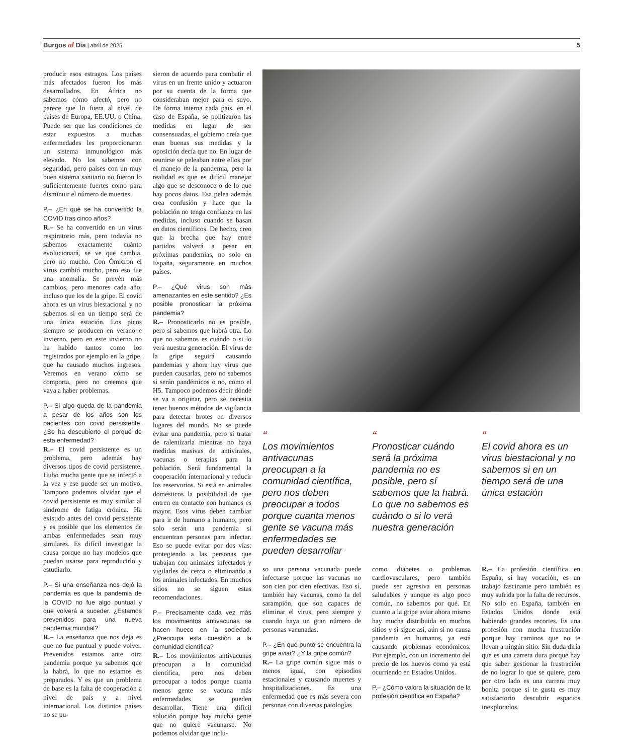Burgos al Día | abril de 2025 5
producir esos estragos. Los países más afectados fueron los más desarrollados. En África no sabemos cómo afectó, pero no parece que lo fuera al nivel de países de Europa, EE.UU. o China. Puede ser que las condiciones de estar expuestos a muchas enfermedades les proporcionaran un sistema inmunológico más elevado. No los sabemos con seguridad, pero países con un muy buen sistema sanitario no fueron lo suficientemente fuertes como para disminuir el número de muertes.
P.– ¿En qué se ha convertido la COVID tras cinco años?
R.– Se ha convertido en un virus respiratorio más, pero todavía no sabemos exactamente cuánto evolucionará, se ve que cambia, pero no mucho. Con Ómicron el virus cambió mucho, pero eso fue una anomalía. Se prevén más cambios, pero menores cada año, incluso que los de la gripe. El covid ahora es un virus biestacional y no sabemos si en un tiempo será de una única estación. Los picos siempre se producen en verano e invierno, pero en este invierno no ha habido tantos como los registrados por ejemplo en la gripe, que ha causado muchos ingresos. Veremos en verano cómo se comporta, pero no creemos que vaya a haber problemas.
P.– Si algo queda de la pandemia a pesar de los años son los pacientes con covid persistente. ¿Se ha descubierto el porqué de esta enfermedad?
R.– El covid persistente es un problema, pero además hay diversos tipos de covid persistente. Hubo mucha gente que se infectó a la vez y ese puede ser un motivo. Tampoco podemos olvidar que el covid persistente es muy similar al síndrome de fatiga crónica. Ha existido antes del covid persistente y es posible que los elementos de ambas enfermedades sean muy similares. Es difícil investigar la causa porque no hay modelos que puedan usarse para reproducirlo y estudiarlo.
P.– Si una enseñanza nos dejó la pandemia es que la pandemia de la COVID no fue algo puntual y que volverá a suceder. ¿Estamos prevenidos para una nueva pandemia mundial?
R.– La enseñanza que nos deja es que no fue puntual y puede volver. Prevenidos estamos ante otra pandemia porque ya sabemos que la habrá, lo que no estamos es preparados. Y es que un problema de base es la falta de cooperación a nivel de país y a nivel internacional. Los distintos países no se pu-
sieron de acuerdo para combatir el virus en un frente unido y actuaron por su cuenta de la forma que consideraban mejor para el suyo. De forma interna cada país, en el caso de España, se politizaron las medidas en lugar de ser consensuadas, el gobierno creía que eran buenas sus medidas y la oposición decía que no. En lugar de reunirse se peleaban entre ellos por el manejo de la pandemia, pero la realidad es que es difícil manejar algo que se desconoce o de lo que hay pocos datos. Esa pelea además crea confusión y hace que la población no tenga confianza en las medidas, incluso cuando se basan en datos científicos. De hecho, creo que la brecha que hay entre partidos volverá a pesar en próximas pandemias, no solo en España, seguramente en muchos países.
P.– ¿Qué virus son más amenazantes en este sentido? ¿Es posible pronosticar la próxima pandemia?
R.– Pronosticarlo no es posible, pero sí sabemos que habrá otra. Lo que no sabemos es cuándo o si lo verá nuestra generación. El virus de la gripe seguirá causando pandemias y ahora hay virus que pueden causarlas, pero no sabemos si serán pandémicos o no, como el H5. Tampoco podemos decir dónde se va a originar, pero se necesita tener buenos métodos de vigilancia para detectar brotes en diversos lugares del mundo. No se puede evitar una pandemia, pero sí tratar de ralentizarla mientras no haya medidas masivas de antivirales, vacunas o terapias para la población. Será fundamental la cooperación internacional y reducir los reservorios. Si está en animales domésticos la posibilidad de que entren en contacto con humanos es mayor. Esos virus deben cambiar para ir de humano a humano, pero solo serán una pandemia si encuentran personas para infectar. Eso se puede evitar por dos vías: protegiendo a las personas que trabajan con animales infectados y vigilarles de cerca o eliminando a los animales infectados. En muchos sitios no se siguen estas recomendaciones.
P.– Precisamente cada vez más los movimientos antivacunas se hacen hueco en la sociedad. ¿Preocupa esta cuestión a la comunidad científica?
R.– Los movimientos antivacunas preocupan a la comunidad científica, pero nos deben preocupar a todos porque cuanta menos gente se vacuna más enfermedades se pueden desarrollar. Tiene una difícil solución porque hay mucha gente que no quiere vacunarse. No podemos olvidar que inclu-
“
Los movimientos antivacunas preocupan a la comunidad científica, pero nos deben preocupar a todos porque cuanta menos gente se vacuna más enfermedades se pueden desarrollar
“
Pronosticar cuándo será la próxima pandemia no es posible, pero sí sabemos que la habrá. Lo que no sabemos es cuándo o si lo verá nuestra generación
“
El covid ahora es un virus biestacional y no sabemos si en un tiempo será de una única estación
so una persona vacunada puede infectarse porque las vacunas no son cien por cien efectivas. Eso sí, también hay vacunas, como la del sarampión, que son capaces de eliminar el virus, pero siempre y cuando haya un gran número de personas vacunadas.
P.– ¿En qué punto se encuentra la gripe aviar? ¿Y la gripe común?
R.– La gripe común sigue más o menos igual, con episodios estacionales y causando muertes y hospitalizaciones. Es una enfermedad que es más severa con personas con diversas patologías
como diabetes o problemas cardiovasculares, pero también puede ser agresiva en personas saludables y aunque es algo poco común, no sabemos por qué. En cuanto a la gripe aviar ahora mismo hay mucha distribuida en muchos sitios y si sigue así, aún si no causa pandemia en humanos, ya está causando problemas económicos. Por ejemplo, con un incremento del precio de los huevos como ya está ocurriendo en Estados Unidos.
P.– ¿Cómo valora la situación de la profesión científica en España?
R.– La profesión científica en España, si hay vocación, es un trabajo fascinante pero también es muy sufrida por la falta de recursos. No solo en España, también en Estados Unidos donde está habiendo grandes recortes. Es una profesión con mucha frustración porque hay caminos que no te llevan a ningún sitio. Sin duda diría que es una carrera dura porque hay que saber gestionar la frustración de no lograr lo que se quiere, pero por otro lado es una carrera muy bonita porque si te gusta es muy satisfactorio descubrir espacios inexplorados.